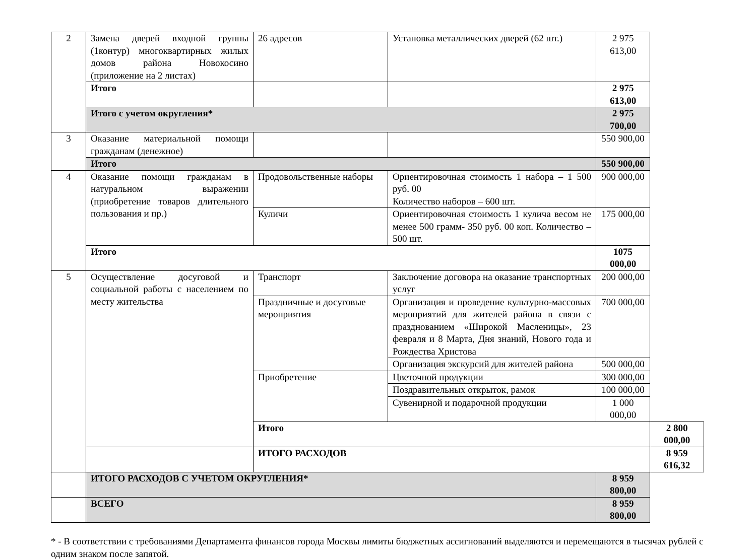| 2 | Замена дверей входной группы (1контур) многоквартирных жилых домов района Новокосино (приложение на 2 листах) | 26 адресов | Установка металлических дверей (62 шт.) | 2 975 613,00 | |
| | Итого | | | 2 975 613,00 | |
| | Итого с учетом округления* | | | 2 975 700,00 | |
| 3 | Оказание материальной помощи гражданам (денежное) | | | 550 900,00 | |
| | Итого | | | 550 900,00 | |
| 4 | Оказание помощи гражданам в натуральном выражении (приобретение товаров длительного пользования и пр.) | Продовольственные наборы | Ориентировочная стоимость 1 набора – 1 500 руб. 00 Количество наборов – 600 шт. | 900 000,00 | |
| | | Куличи | Ориентировочная стоимость 1 кулича весом не менее 500 грамм- 350 руб. 00 коп. Количество – 500 шт. | 175 000,00 | |
| | Итого | | | 1075 000,00 | |
| 5 | Осуществление досуговой и социальной работы с населением по месту жительства | Транспорт | Заключение договора на оказание транспортных услуг | 200 000,00 | |
| | | Праздничные и досуговые мероприятия | Организация и проведение культурно-массовых мероприятий для жителей района в связи с празднованием «Широкой Масленицы», 23 февраля и 8 Марта, Дня знаний, Нового года и Рождества Христова | 700 000,00 | |
| | | | Организация экскурсий для жителей района | 500 000,00 | |
| | | Приобретение | Цветочной продукции | 300 000,00 | |
| | | | Поздравительных открыток, рамок | 100 000,00 | |
| | | | Сувенирной и подарочной продукции | 1 000 000,00 | |
| | | Итого | | | 2 800 000,00 |
| | | ИТОГО РАСХОДОВ | | | 8 959 616,32 |
| | ИТОГО РАСХОДОВ С УЧЕТОМ ОКРУГЛЕНИЯ* | | | 8 959 800,00 | |
| | ВСЕГО | | | 8 959 800,00 | |
* - В соответствии с требованиями Департамента финансов города Москвы лимиты бюджетных ассигнований выделяются и перемещаются в тысячах рублей с одним знаком после запятой.